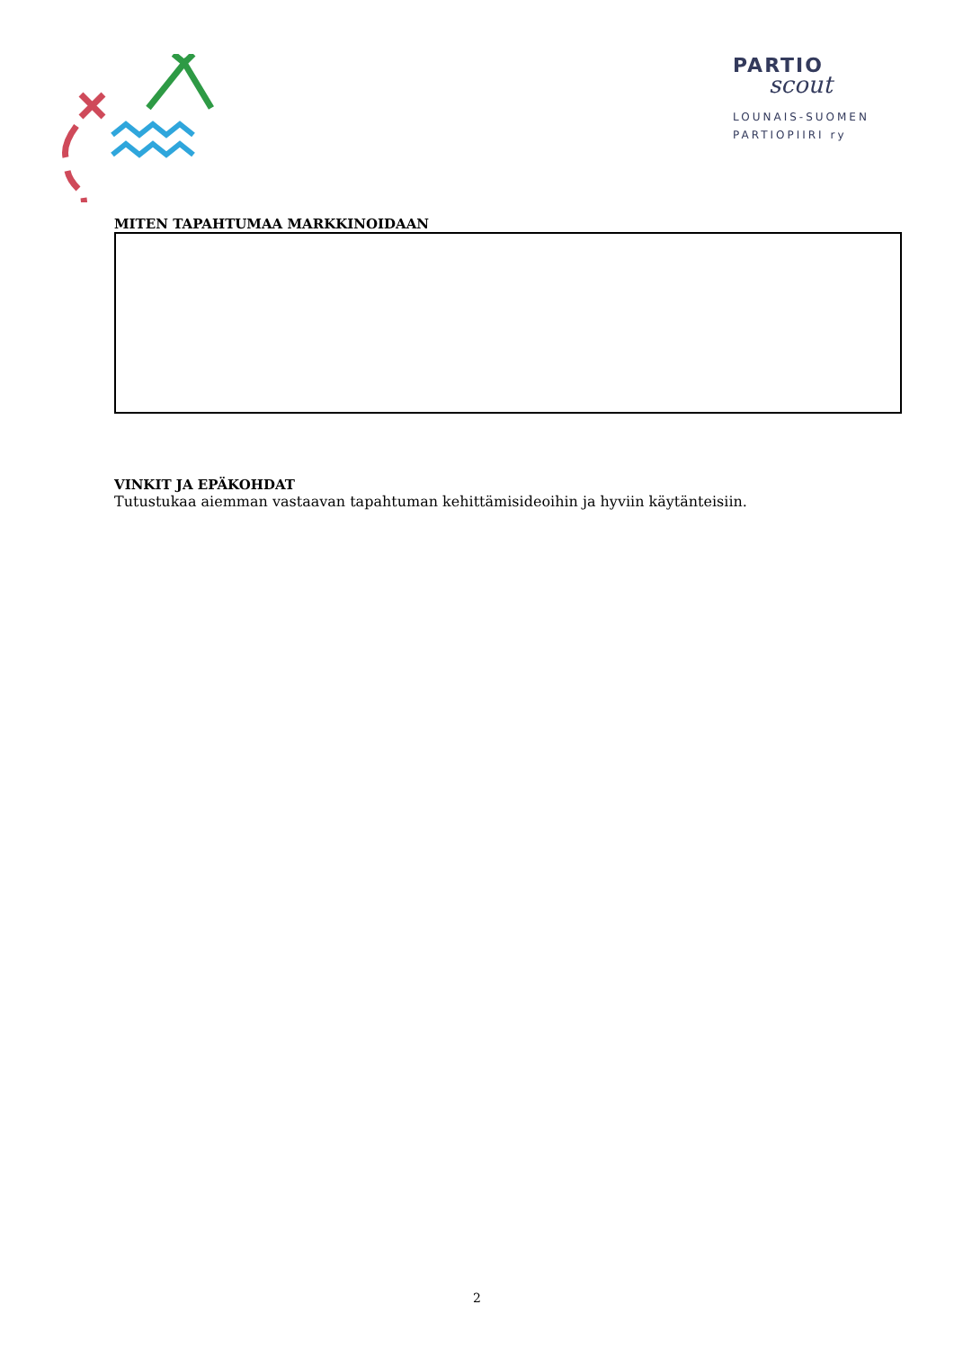PARTIO
scout
LOUNAIS-SUOMEN
PARTIOPIIRI ry
MITEN TAPAHTUMAA MARKKINOIDAAN
VINKIT JA EPÄKOHDAT
Tutustukaa aiemman vastaavan tapahtuman kehittämisideoihin ja hyviin käytänteisiin.
2